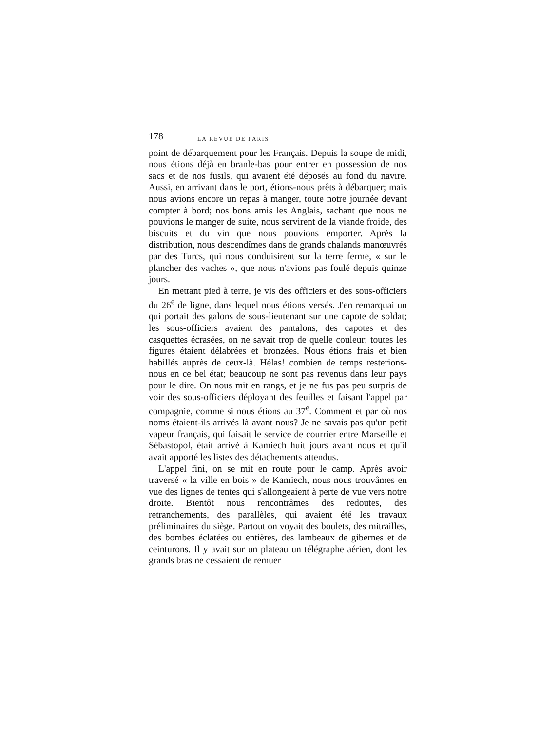178 LA REVUE DE PARIS
point de débarquement pour les Français. Depuis la soupe de midi, nous étions déjà en branle-bas pour entrer en possession de nos sacs et de nos fusils, qui avaient été déposés au fond du navire. Aussi, en arrivant dans le port, étions-nous prêts à débarquer; mais nous avions encore un repas à manger, toute notre journée devant compter à bord; nos bons amis les Anglais, sachant que nous ne pouvions le manger de suite, nous servirent de la viande froide, des biscuits et du vin que nous pouvions emporter. Après la distribution, nous descendîmes dans de grands chalands manœuvrés par des Turcs, qui nous conduisirent sur la terre ferme, « sur le plancher des vaches », que nous n'avions pas foulé depuis quinze jours.
En mettant pied à terre, je vis des officiers et des sous-officiers du 26<sup>e</sup> de ligne, dans lequel nous étions versés. J'en remarquai un qui portait des galons de sous-lieutenant sur une capote de soldat; les sous-officiers avaient des pantalons, des capotes et des casquettes écrasées, on ne savait trop de quelle couleur; toutes les figures étaient délabrées et bronzées. Nous étions frais et bien habillés auprès de ceux-là. Hélas! combien de temps resterions-nous en ce bel état; beaucoup ne sont pas revenus dans leur pays pour le dire. On nous mit en rangs, et je ne fus pas peu surpris de voir des sous-officiers déployant des feuilles et faisant l'appel par compagnie, comme si nous étions au 37<sup>e</sup>. Comment et par où nos noms étaient-ils arrivés là avant nous? Je ne savais pas qu'un petit vapeur français, qui faisait le service de courrier entre Marseille et Sébastopol, était arrivé à Kamiech huit jours avant nous et qu'il avait apporté les listes des détachements attendus.
L'appel fini, on se mit en route pour le camp. Après avoir traversé « la ville en bois » de Kamiech, nous nous trouvâmes en vue des lignes de tentes qui s'allongeaient à perte de vue vers notre droite. Bientôt nous rencontrâmes des redoutes, des retranchements, des parallèles, qui avaient été les travaux préliminaires du siège. Partout on voyait des boulets, des mitrailles, des bombes éclatées ou entières, des lambeaux de gibernes et de ceinturons. Il y avait sur un plateau un télégraphe aérien, dont les grands bras ne cessaient de remuer